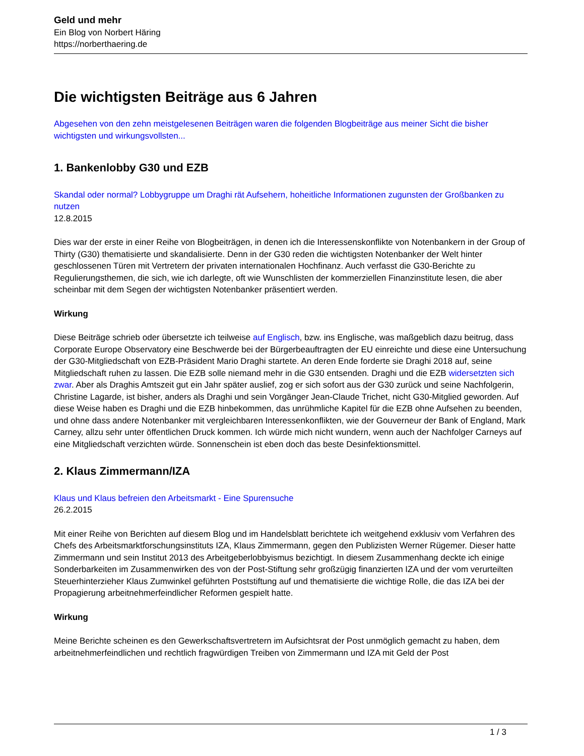Geld und mehr
Ein Blog von Norbert Häring
https://norberthaering.de
Die wichtigsten Beiträge aus 6 Jahren
Abgesehen von den zehn meistgelesenen Beiträgen waren die folgenden Blogbeiträge aus meiner Sicht die bisher wichtigsten und wirkungsvollsten...
1. Bankenlobby G30 und EZB
Skandal oder normal? Lobbygruppe um Draghi rät Aufsehern, hoheitliche Informationen zugunsten der Großbanken zu nutzen
12.8.2015
Dies war der erste in einer Reihe von Blogbeiträgen, in denen ich die Interessenskonflikte von Notenbankern in der Group of Thirty (G30) thematisierte und skandalisierte. Denn in der G30 reden die wichtigsten Notenbanker der Welt hinter geschlossenen Türen mit Vertretern der privaten internationalen Hochfinanz. Auch verfasst die G30-Berichte zu Regulierungsthemen, die sich, wie ich darlegte, oft wie Wunschlisten der kommerziellen Finanzinstitute lesen, die aber scheinbar mit dem Segen der wichtigsten Notenbanker präsentiert werden.
Wirkung
Diese Beiträge schrieb oder übersetzte ich teilweise auf Englisch, bzw. ins Englische, was maßgeblich dazu beitrug, dass Corporate Europe Observatory eine Beschwerde bei der Bürgerbeauftragten der EU einreichte und diese eine Untersuchung der G30-Mitgliedschaft von EZB-Präsident Mario Draghi startete. An deren Ende forderte sie Draghi 2018 auf, seine Mitgliedschaft ruhen zu lassen. Die EZB solle niemand mehr in die G30 entsenden. Draghi und die EZB widersetzten sich zwar. Aber als Draghis Amtszeit gut ein Jahr später auslief, zog er sich sofort aus der G30 zurück und seine Nachfolgerin, Christine Lagarde, ist bisher, anders als Draghi und sein Vorgänger Jean-Claude Trichet, nicht G30-Mitglied geworden. Auf diese Weise haben es Draghi und die EZB hinbekommen, das unrühmliche Kapitel für die EZB ohne Aufsehen zu beenden, und ohne dass andere Notenbanker mit vergleichbaren Interessenkonflikten, wie der Gouverneur der Bank of England, Mark Carney, allzu sehr unter öffentlichen Druck kommen. Ich würde mich nicht wundern, wenn auch der Nachfolger Carneys auf eine Mitgliedschaft verzichten würde. Sonnenschein ist eben doch das beste Desinfektionsmittel.
2. Klaus Zimmermann/IZA
Klaus und Klaus befreien den Arbeitsmarkt - Eine Spurensuche
26.2.2015
Mit einer Reihe von Berichten auf diesem Blog und im Handelsblatt berichtete ich weitgehend exklusiv vom Verfahren des Chefs des Arbeitsmarktforschungsinstituts IZA, Klaus Zimmermann, gegen den Publizisten Werner Rügemer. Dieser hatte Zimmermann und sein Institut 2013 des Arbeitgeberlobbyismus bezichtigt. In diesem Zusammenhang deckte ich einige Sonderbarkeiten im Zusammenwirken des von der Post-Stiftung sehr großzügig finanzierten IZA und der vom verurteilten Steuerhinterzieher Klaus Zumwinkel geführten Poststiftung auf und thematisierte die wichtige Rolle, die das IZA bei der Propagierung arbeitnehmerfeindlicher Reformen gespielt hatte.
Wirkung
Meine Berichte scheinen es den Gewerkschaftsvertretern im Aufsichtsrat der Post unmöglich gemacht zu haben, dem arbeitnehmerfeindlichen und rechtlich fragwürdigen Treiben von Zimmermann und IZA mit Geld der Post
1 / 3